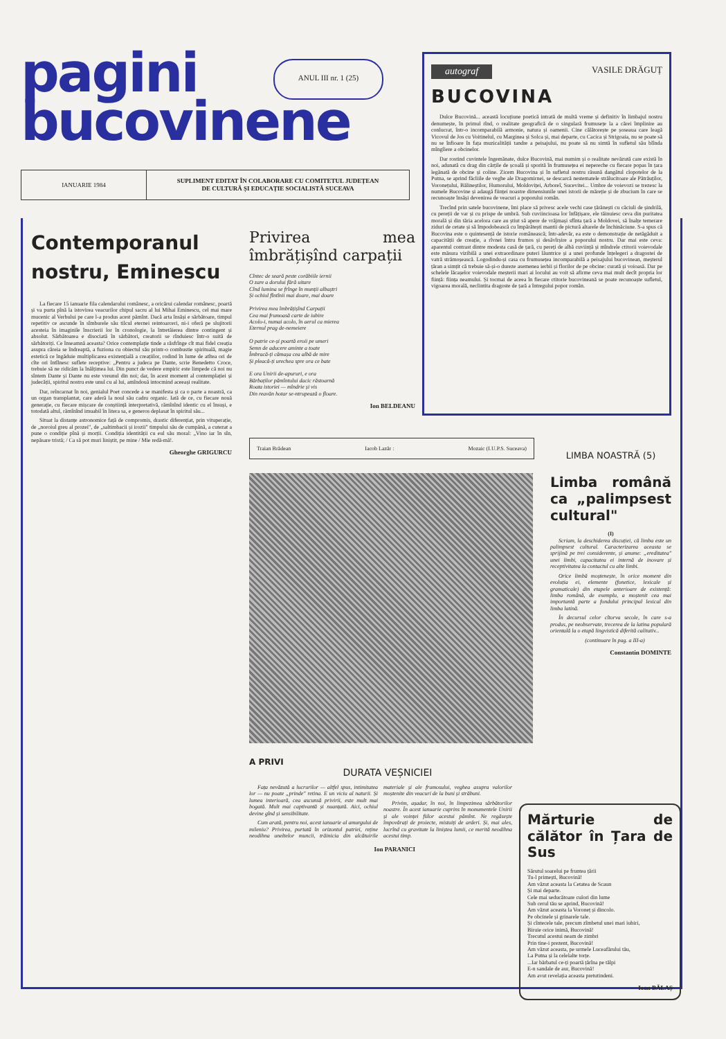pagini
bucovinene
ANUL III nr. 1 (25)
IANUARIE 1984 SUPLIMENT EDITAT ÎN COLABORARE CU COMITETUL JUDEȚEAN
DE CULTURĂ ȘI EDUCAȚIE SOCIALISTĂ SUCEAVA
autograf VASILE DRĂGUȚ
BUCOVINA
Dulce Bucovină... această locuțiune poetică intrată de multă vreme și definitiv în limbajul nostru denumește, în primul rînd, o realitate geografică de o singulară frumusețe la a cărei împlinire au conlucrat, într-o incomparabilă armonie, natura și oamenii. Cine călătorește pe șoseaua care leagă Vicovul de Jos cu Voitinelul, cu Marginea și Solca și, mai departe, cu Cacica și Strigoaia, nu se poate să nu se înfioare în fața muzicalității tandre a peisajului, nu poate să nu simtă în sufletul său blînda mîngîiere a obcinelor.
Dar rostind cuvintele îngemănate, dulce Bucovină, mai numim și o realitate nevăzută care există în noi, adunată cu drag din cărțile de școală și sporită în frumusețea ei nepereche cu fiecare popas în țara legănată de obcine și coline. Zicem Bucovina și în sufletul nostru răsună dangătul clopotelor de la Putna, se aprind făcliile de veghe ale Dragomirnei, se descarcă nestematele strălucitoare ale Pătrăuților, Voronețului, Bălineștilor, Humorului, Moldoviței, Arboreî, Sucevitei... Umbre de voievozi se trezesc la numele Bucovine și adaugă ființei noastre dimensiunile unei istorii de măreție și de zbucium în care se recunoaște însăși devenirea de veacuri a poporului român.
Trecînd prin satele bucovinene, îmi place să privesc acele vechi case țărănești cu căciuli de șindrilă, cu pereții de var și cu prispe de umbră. Sub cuviincioasa lor înfățișare, ele tăinuiesc ceva din puritatea morală și din tăria acelora care au știut să apere de vrăjmași sfînta țară a Moldovei, să înalțe temerare ziduri de cetate și să împodobească cu împărătești mantii de pictură altarele de închinăciune. S-a spus că Bucovina este o quintesență de istorie românească; într-adevăr, ea este o demonstrație de netăgăduit a capacității de creație, a rîvnei întru frumos și desăvîrșire a poporului nostru. Dar mai este ceva: aparentul contrast dintre modesta casă de țară, cu pereți de albă cuviință și mîndrele ctitorii voievodale este măsura vizibilă a unei extraordinare puteri lăuntrice și a unei profunde înțelegeri a dragostei de vatră strămoșească. Logodindu-și casa cu frumusețea incomparabilă a peisajului bucovinean, meșterul țăran a simțit că trebuie să-și-o dureze asemenea ierbii și florilor de pe obcine: curată și voioasă. Dar pe schelele lăcașelor voievodale meșterii mari ai locului au voit să afirme ceva mai mult decît propria lor ființă: ființa neamului. Și tocmai de aceea în fiecare ctitorie bucovineană se poate recunoaște sufletul, vigoarea morală, neclintita dragoste de țară a întregului popor român.
Contemporanul nostru, Eminescu
La fiecare 15 ianuarie fila calendarului românesc, a oricărui calendar românesc, poartă și va purta pînă la istovirea veacurilor chipul sacru al lui Mihai Eminescu, cel mai mare mucenic al Verbului pe care l-a produs acest pămînt. Dacă arta însăși e sărbătoare, timpul repetitiv ce ascunde în sîmburele său tilcul eternei reintoarceri, ni-i oferă pe slujitorii acesteia în imaginile înscrierii lor în cronologie, la întretăierea dintre contingent și absolut. Sărbătoarea e disociată în sărbători, creatorii se rînduiesc într-o suită de sărbătoriți. Ce înseamnă aceasta? Orice contemplație tinde a răsfrînge cît mai fidel creația asupra căreia se îndreaptă, a fuziona cu obiectul său printr-o combustie spirituală, magie estetică ce îngăduie multiplicarea existențială a creațiilor, rodind în lume de atîtea ori de cîte ori întîlnesc suflete receptive: „Pentru a judeca pe Dante, scrie Benedetto Croce, trebuie să ne ridicăm la înălțimea lui. Din punct de vedere empiric este limpede că noi nu sîntem Dante și Dante nu este vreunul din noi; dar, în acest moment al contemplației și judecății, spiritul nostru este unul cu al lui, amîndouă intocmind aceeași realitate.
Dar, reîncarnat în noi, genialul Poet concede a se manifesta și ca o parte a noastră, ca un organ transplantat, care aderă la noul său cadru organic. Iată de ce, cu fiecare nouă generație, cu fiecare mișcare de conștiință interpretativă, rămînînd identic cu el însuși, e totodată altul, rămînînd imuabil în litera sa, e generos deplasat în spiritul său...
Situat la distanțe astronomice față de compromis, drastic diferențiat, prin vituperație, de „noroiul greu al prozei", de „saltimbacii și irozii" timpului său de cumpănă, a cutezat a pune o condiție pînă și morții. Condiția identității cu eul său moral: „Vino iar în sîn, nepăsare tristă; / Ca să pot muri liniștit, pe mine / Mie redă-mă!.
Gheorghe GRIGURCU
Privirea mea îmbrățișînd carpații
Cîntec de seară peste corăbiile iernii
O zare a dorului fără uitare
Cînd lumina se frînge în munții albaștri
Și ochiul fîntînii mai doare, mai doare
Privirea mea îmbrățișînd Carpații
Cea mai frumoasă carte de iubire
Acolo-i, numai acolo, în aerul ca mierea
Eternul prag de-nemeiere
O patrie ce-și poartă eroii pe umeri
Semn de aducere aminte a toate
Îmbracă-ți cămașa cea albă de mire
Și pleacă-ți urechea spre ora ce bate
E ora Unirii de-apururi, e ora
Bărbaților pămîntului dacic răstoarnă
Roata istoriei — mîndrie și vis
Din reavăn hotar se-ntrupează o floare.
Ion BELDEANU
Traian Brădean Iacob Lazăr : Mozaic (I.U.P.S. Suceava)
A PRIVI
DURATA VEȘNICIEI
Fața nevăzută a lucrurilor — altfel spus, intimitatea lor — nu poate „prinde" retina. E un viciu al naturii. Și lumea interioară, cea ascunsă privirii, este mult mai bogată. Mult mai captivantă și nuanțată. Aici, ochiul devine gînd și sensibilitate.
Cum arată, pentru noi, acest ianuarie al amurgului de mileniu? Privirea, purtată în orizontul patriei, reține neodihna uneltelor muncii, trăinicia din alcătuirile materiale și ale frumosului, veghea asupra valorilor moștenite din veacuri de la buni și străbuni.
Privim, așadar, în noi, în limpezimea sărbătorilor noastre. În acest ianuarie cuprins în monumentele Unirii și ale voinței fiilor acestui pămînt. Ne regăsește împovărați de proiecte, mistuiți de arderi. Și, mai ales, lucrînd cu gravitate la liniștea lumii, ce merită neodihna acestui timp.
Ion PARANICI
LIMBA NOASTRĂ (5)
Limba română ca „palimpsest cultural"
(I)
Scriam, la deschiderea discuției, că limba este un palimpsest cultural. Caracterizarea aceasta se sprijină pe trei considerente, și anume: „ereditatea" unei limbi, capacitatea ei internă de inovare și receptivitatea la contactul cu alte limbi.
Orice limbă moștenește, în orice moment din evoluția ei, elemente (fonetice, lexicale și gramaticale) din etapele anterioare de existență: limba română, de exemplu, a moștenit cea mai importantă parte a fondului principal lexical din limba latină.
În decursul celor cîtorva secole, în care s-a produs, pe neobservate, trecerea de la latina populară orientală la o etapă lingvistică diferită calitativ...
(continuare în pag. a III-a)
Constantin DOMINTE
Mărturie de călător în Țara de Sus
Sărutul soarelui pe fruntea țării
Tu-l primești, Bucovină!
Am văzut aceasta la Cetatea de Scaun
Și mai departe.
Cele mai seducătoare culori din lume
Sub cerul tău se aprind, Bucovină!
Am văzut aceasta la Voroneț și dincolo.
Pe obcinele și grinarele tale.
Și cîntecele tale, precum zîmbetul unei mari iubiri,
Biruie orice inimă, Bucovină!
Trecutul acestui neam de zimbri
Prin tine-i prezent, Bucovină!
Am văzut aceasta, pe urmele Luceafărului tău,
La Putna și la celelalte torțe.
...Iar bărbatul ce-ți poartă țărîna pe tălpi
E-n sandale de aur, Bucovină!
Am avut revelația aceasta pretutindeni.
Ioan BĂLAȘ